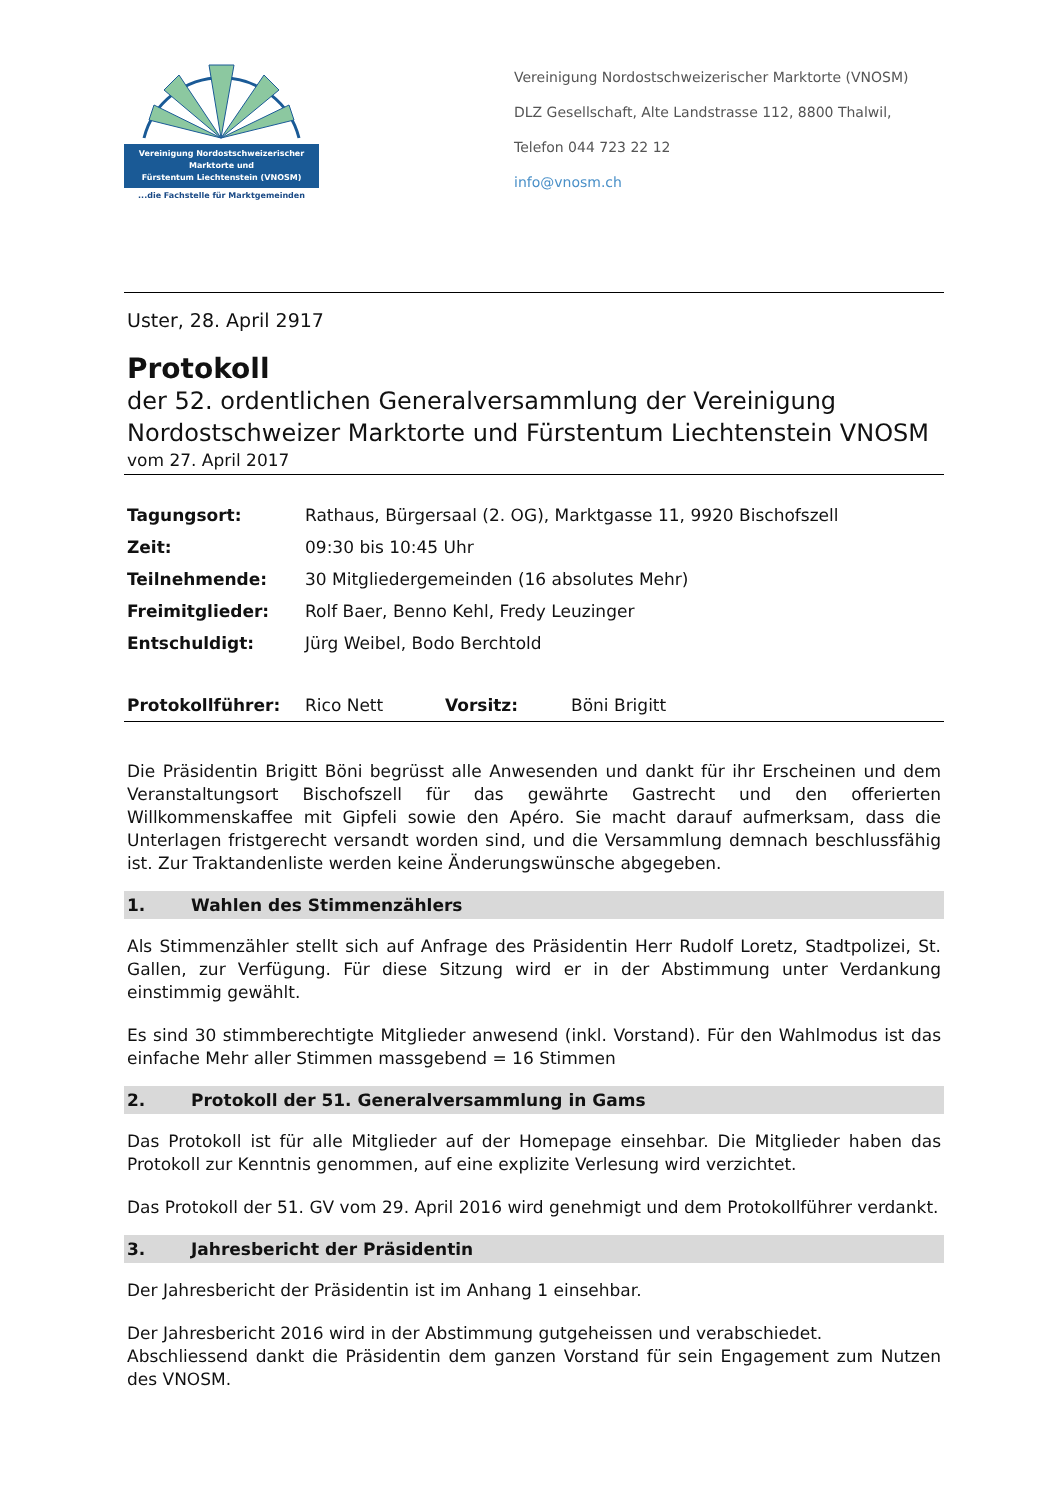Vereinigung Nordostschweizerischer
Marktorte und
Fürstentum Liechtenstein (VNOSM)
...die Fachstelle für Marktgemeinden
Vereinigung Nordostschweizerischer Marktorte (VNOSM)
DLZ Gesellschaft, Alte Landstrasse 112, 8800 Thalwil,
Telefon 044 723 22 12
info@vnosm.ch
Uster, 28. April 2917
Protokoll
der 52. ordentlichen Generalversammlung der Vereinigung
Nordostschweizer Marktorte und Fürstentum Liechtenstein VNOSM
vom 27. April 2017
| Tagungsort: | Rathaus, Bürgersaal (2. OG), Marktgasse 11, 9920 Bischofszell |
| Zeit: | 09:30 bis 10:45 Uhr |
| Teilnehmende: | 30 Mitgliedergemeinden (16 absolutes Mehr) |
| Freimitglieder: | Rolf Baer, Benno Kehl, Fredy Leuzinger |
| Entschuldigt: | Jürg Weibel, Bodo Berchtold |
| Protokollführer: | Rico Nett | Vorsitz: | Böni Brigitt |
Die Präsidentin Brigitt Böni begrüsst alle Anwesenden und dankt für ihr Erscheinen und dem Veranstaltungsort Bischofszell für das gewährte Gastrecht und den offerierten Willkommenskaffee mit Gipfeli sowie den Apéro. Sie macht darauf aufmerksam, dass die Unterlagen fristgerecht versandt worden sind, und die Versammlung demnach beschlussfähig ist. Zur Traktandenliste werden keine Änderungswünsche abgegeben.
1. Wahlen des Stimmenzählers
Als Stimmenzähler stellt sich auf Anfrage des Präsidentin Herr Rudolf Loretz, Stadtpolizei, St. Gallen, zur Verfügung. Für diese Sitzung wird er in der Abstimmung unter Verdankung einstimmig gewählt.
Es sind 30 stimmberechtigte Mitglieder anwesend (inkl. Vorstand). Für den Wahlmodus ist das einfache Mehr aller Stimmen massgebend = 16 Stimmen
2. Protokoll der 51. Generalversammlung in Gams
Das Protokoll ist für alle Mitglieder auf der Homepage einsehbar. Die Mitglieder haben das Protokoll zur Kenntnis genommen, auf eine explizite Verlesung wird verzichtet.
Das Protokoll der 51. GV vom 29. April 2016 wird genehmigt und dem Protokollführer verdankt.
3. Jahresbericht der Präsidentin
Der Jahresbericht der Präsidentin ist im Anhang 1 einsehbar.
Der Jahresbericht 2016 wird in der Abstimmung gutgeheissen und verabschiedet.
Abschliessend dankt die Präsidentin dem ganzen Vorstand für sein Engagement zum Nutzen des VNOSM.